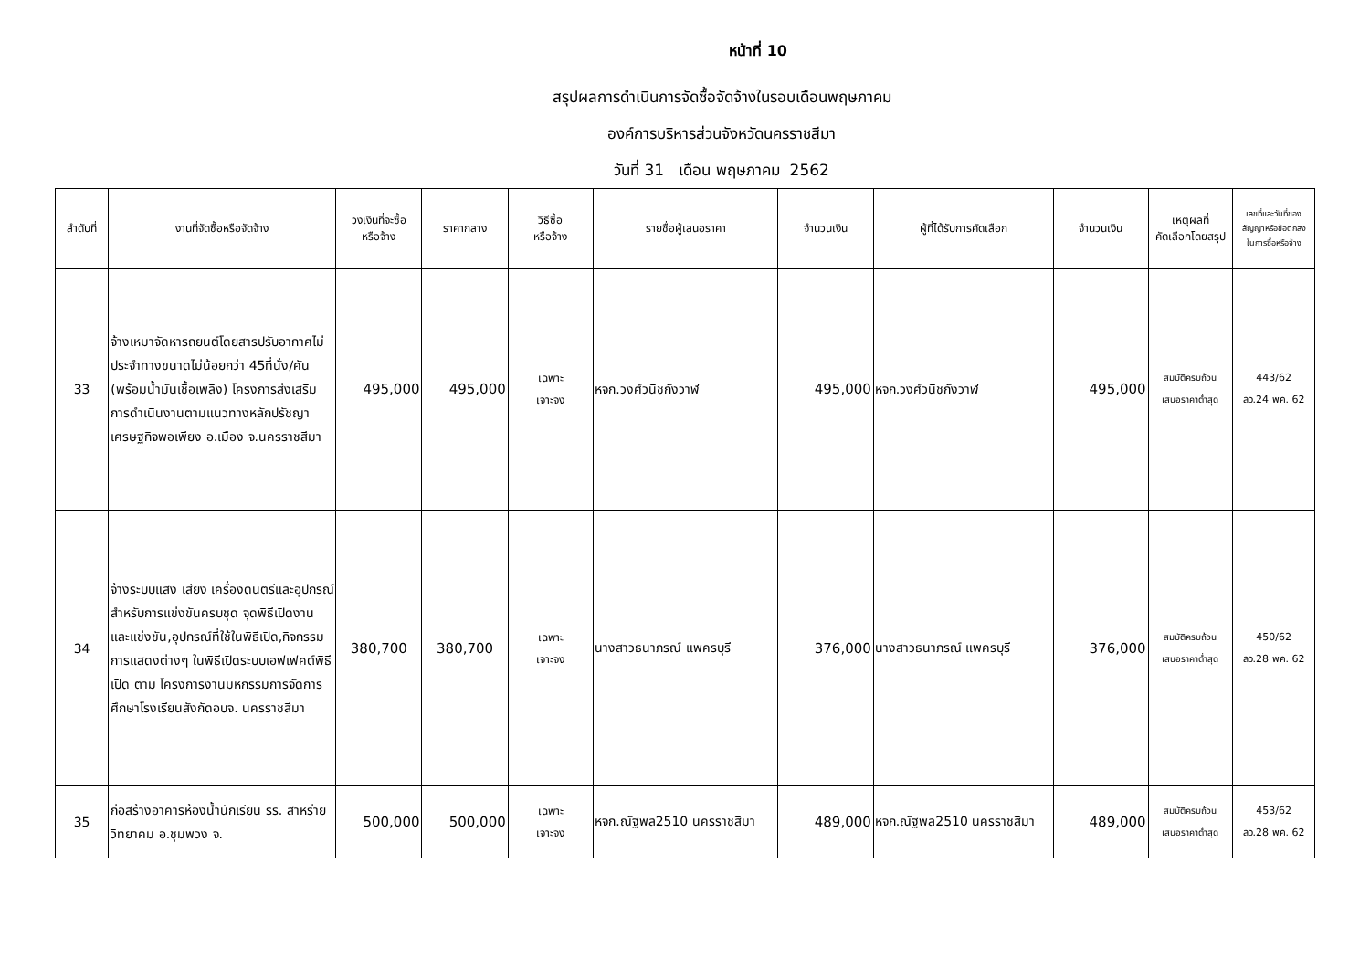หน้าที่ 10
สรุปผลการดำเนินการจัดซื้อจัดจ้างในรอบเดือนพฤษภาคม
องค์การบริหารส่วนจังหวัดนครราชสีมา
วันที่ 31 เดือน พฤษภาคม 2562
| ลำดับที่ | งานที่จัดซื้อหรือจัดจ้าง | วงเงินที่จะซื้อ หรือจ้าง | ราคากลาง | วิธีซื้อ หรือจ้าง | รายชื่อผู้เสนอราคา | จำนวนเงิน | ผู้ที่ได้รับการคัดเลือก | จำนวนเงิน | เหตุผลที่ คัดเลือกโดยสรุป | เลขที่และวันที่ของ สัญญาหรือข้อตกลง ในการซื้อหรือจ้าง |
| --- | --- | --- | --- | --- | --- | --- | --- | --- | --- | --- |
| 33 | จ้างเหมาจัดหารถยนต์โดยสารปรับอากาศไม่ประจำทางขนาดไม่น้อยกว่า 45ที่นั่ง/คัน (พร้อมน้ำมันเชื้อเพลิง) โครงการส่งเสริมการดำเนินงานตามแนวทางหลักปรัชญาเศรษฐกิจพอเพียง อ.เมือง จ.นครราชสีมา | 495,000 | 495,000 | เฉพาะ เจาะจง | หจก.วงศ์วนิชกังวาฬ | 495,000 | หจก.วงศ์วนิชกังวาฬ | 495,000 | สมบัติครบถ้วน เสนอราคาต่ำสุด | 443/62 ลว.24 พค. 62 |
| 34 | จ้างระบบแสง เสียง เครื่องดนตรีและอุปกรณ์สำหรับการแข่งขันครบชุด จุดพิธีเปิดงาน และแข่งขัน,อุปกรณ์ที่ใช้ในพิธีเปิด,กิจกรรมการแสดงต่างๆ ในพิธีเปิดระบบเอฟเฟคต์พิธีเปิด ตาม โครงการงานมหกรรมการจัดการศึกษาโรงเรียนสังกัดอบจ. นครราชสีมา | 380,700 | 380,700 | เฉพาะ เจาะจง | นางสาวธนาภรณ์ แพครบุรี | 376,000 | นางสาวธนาภรณ์ แพครบุรี | 376,000 | สมบัติครบถ้วน เสนอราคาต่ำสุด | 450/62 ลว.28 พค. 62 |
| 35 | ก่อสร้างอาคารห้องน้ำนักเรียน รร. สาหร่ายวิทยาคม อ.ชุมพวง จ. | 500,000 | 500,000 | เฉพาะ เจาะจง | หจก.ณัฐพล2510 นครราชสีมา | 489,000 | หจก.ณัฐพล2510 นครราชสีมา | 489,000 | สมบัติครบถ้วน เสนอราคาต่ำสุด | 453/62 ลว.28 พค. 62 |